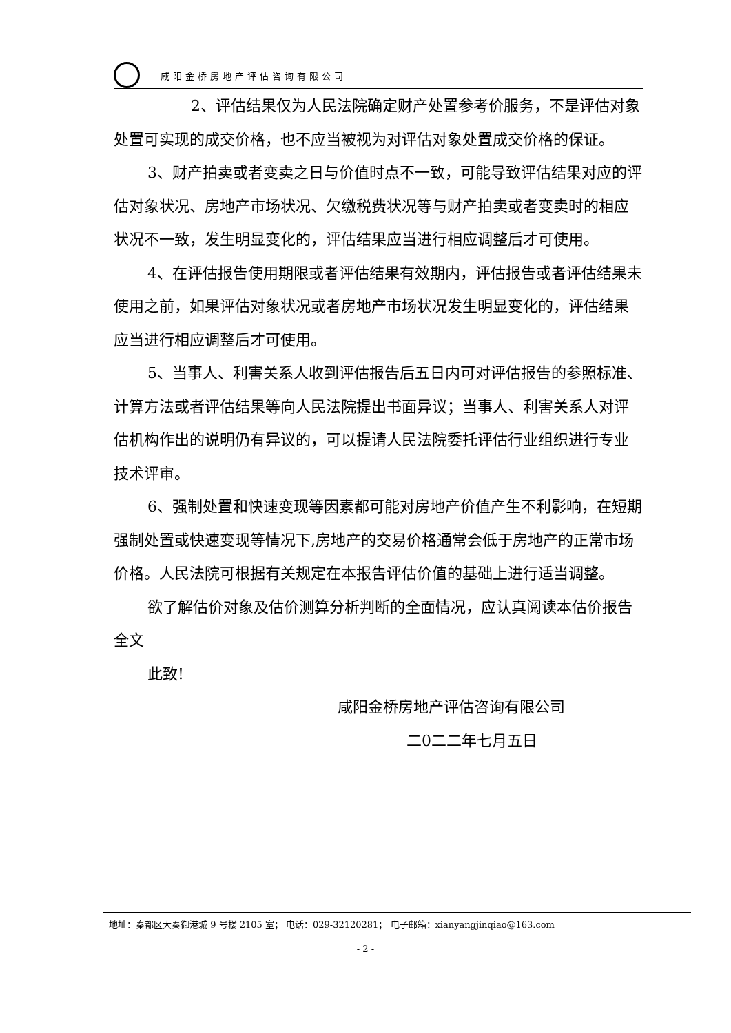咸阳金桥房地产评估咨询有限公司
2、评估结果仅为人民法院确定财产处置参考价服务，不是评估对象处置可实现的成交价格，也不应当被视为对评估对象处置成交价格的保证。
3、财产拍卖或者变卖之日与价值时点不一致，可能导致评估结果对应的评估对象状况、房地产市场状况、欠缴税费状况等与财产拍卖或者变卖时的相应状况不一致，发生明显变化的，评估结果应当进行相应调整后才可使用。
4、在评估报告使用期限或者评估结果有效期内，评估报告或者评估结果未使用之前，如果评估对象状况或者房地产市场状况发生明显变化的，评估结果应当进行相应调整后才可使用。
5、当事人、利害关系人收到评估报告后五日内可对评估报告的参照标准、计算方法或者评估结果等向人民法院提出书面异议；当事人、利害关系人对评估机构作出的说明仍有异议的，可以提请人民法院委托评估行业组织进行专业技术评审。
6、强制处置和快速变现等因素都可能对房地产价值产生不利影响，在短期强制处置或快速变现等情况下,房地产的交易价格通常会低于房地产的正常市场价格。人民法院可根据有关规定在本报告评估价值的基础上进行适当调整。
欲了解估价对象及估价测算分析判断的全面情况，应认真阅读本估价报告全文
此致!
咸阳金桥房地产评估咨询有限公司
二0二二年七月五日
地址：秦都区大秦御港城 9 号楼 2105 室； 电话：029-32120281； 电子邮箱：xianyangjinqiao@163.com
- 2 -